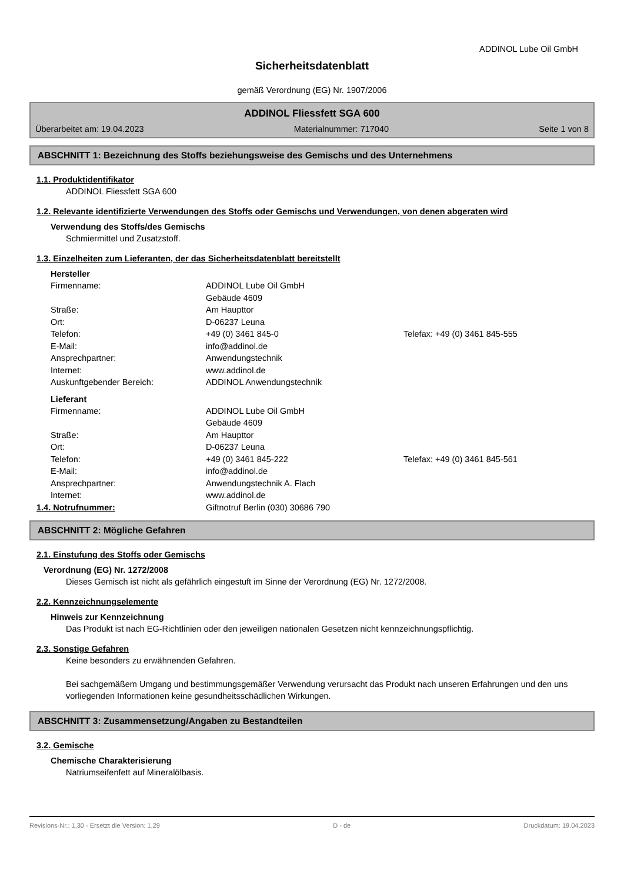ADDINOL Lube Oil GmbH
Sicherheitsdatenblatt
gemäß Verordnung (EG) Nr. 1907/2006
ADDINOL Fliessfett SGA 600
Überarbeitet am: 19.04.2023 Materialnummer: 717040 Seite 1 von 8
ABSCHNITT 1: Bezeichnung des Stoffs beziehungsweise des Gemischs und des Unternehmens
1.1. Produktidentifikator
ADDINOL Fliessfett SGA 600
1.2. Relevante identifizierte Verwendungen des Stoffs oder Gemischs und Verwendungen, von denen abgeraten wird
Verwendung des Stoffs/des Gemischs
Schmiermittel und Zusatzstoff.
1.3. Einzelheiten zum Lieferanten, der das Sicherheitsdatenblatt bereitstellt
Hersteller
Firmenname: ADDINOL Lube Oil GmbH
Gebäude 4609
Straße: Am Haupttor
Ort: D-06237 Leuna
Telefon: +49 (0) 3461 845-0 Telefax: +49 (0) 3461 845-555
E-Mail: info@addinol.de
Ansprechpartner: Anwendungstechnik
Internet: www.addinol.de
Auskunftgebender Bereich: ADDINOL Anwendungstechnik
Lieferant
Firmenname: ADDINOL Lube Oil GmbH
Gebäude 4609
Straße: Am Haupttor
Ort: D-06237 Leuna
Telefon: +49 (0) 3461 845-222 Telefax: +49 (0) 3461 845-561
E-Mail: info@addinol.de
Ansprechpartner: Anwendungstechnik A. Flach
Internet: www.addinol.de
1.4. Notrufnummer: Giftnotruf Berlin (030) 30686 790
ABSCHNITT 2: Mögliche Gefahren
2.1. Einstufung des Stoffs oder Gemischs
Verordnung (EG) Nr. 1272/2008
Dieses Gemisch ist nicht als gefährlich eingestuft im Sinne der Verordnung (EG) Nr. 1272/2008.
2.2. Kennzeichnungselemente
Hinweis zur Kennzeichnung
Das Produkt ist nach EG-Richtlinien oder den jeweiligen nationalen Gesetzen nicht kennzeichnungspflichtig.
2.3. Sonstige Gefahren
Keine besonders zu erwähnenden Gefahren.
Bei sachgemäßem Umgang und bestimmungsgemäßer Verwendung verursacht das Produkt nach unseren Erfahrungen und den uns vorliegenden Informationen keine gesundheitsschädlichen Wirkungen.
ABSCHNITT 3: Zusammensetzung/Angaben zu Bestandteilen
3.2. Gemische
Chemische Charakterisierung
Natriumseifenfett auf Mineralölbasis.
Revisions-Nr.: 1,30 - Ersetzt die Version: 1,29 D - de Druckdatum: 19.04.2023